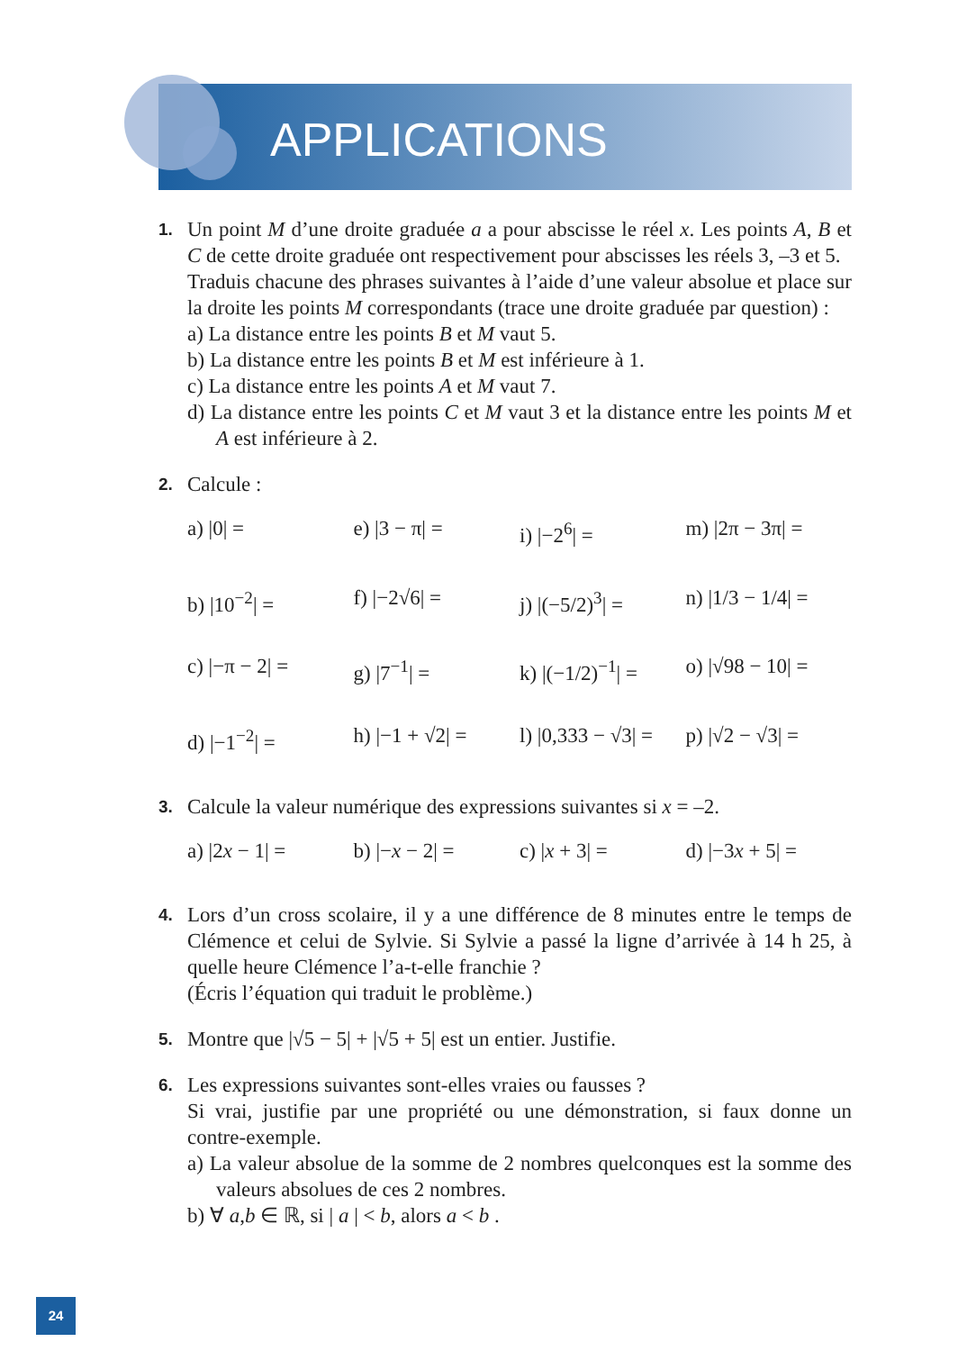APPLICATIONS
1.
Un point M d’une droite graduée a a pour abscisse le réel x. Les points A, B et C de cette droite graduée ont respectivement pour abscisses les réels 3, –3 et 5.
Traduis chacune des phrases suivantes à l’aide d’une valeur absolue et place sur la droite les points M correspondants (trace une droite graduée par question) :
a) La distance entre les points B et M vaut 5.
b) La distance entre les points B et M est inférieure à 1.
c) La distance entre les points A et M vaut 7.
d) La distance entre les points C et M vaut 3 et la distance entre les points M et A est inférieure à 2.
2.
Calcule :
a) |0| =
e) |3 − π| =
i) |−2<sup>6</sup>| =
m) |2π − 3π| =
b) |10<sup>−2</sup>| =
f) |−2√6| =
j) |(−5/2)<sup>3</sup>| =
n) |1/3 − 1/4| =
c) |−π − 2| =
g) |7<sup>−1</sup>| =
k) |(−1/2)<sup>−1</sup>| =
o) |√98 − 10| =
d) |−1<sup>−2</sup>| =
h) |−1 + √2| =
l) |0,333 − √3| =
p) |√2 − √3| =
3.
Calcule la valeur numérique des expressions suivantes si x = –2.
a) |2x − 1| =
b) |−x − 2| =
c) |x + 3| =
d) |−3x + 5| =
4.
Lors d’un cross scolaire, il y a une différence de 8 minutes entre le temps de Clémence et celui de Sylvie. Si Sylvie a passé la ligne d’arrivée à 14 h 25, à quelle heure Clémence l’a-t-elle franchie ?
(Écris l’équation qui traduit le problème.)
5.
Montre que |√5 − 5| + |√5 + 5| est un entier. Justifie.
6.
Les expressions suivantes sont-elles vraies ou fausses ?
Si vrai, justifie par une propriété ou une démonstration, si faux donne un contre-exemple.
a) La valeur absolue de la somme de 2 nombres quelconques est la somme des valeurs absolues de ces 2 nombres.
b) ∀ a,b ∈ ℝ, si | a | < b, alors a < b .
24